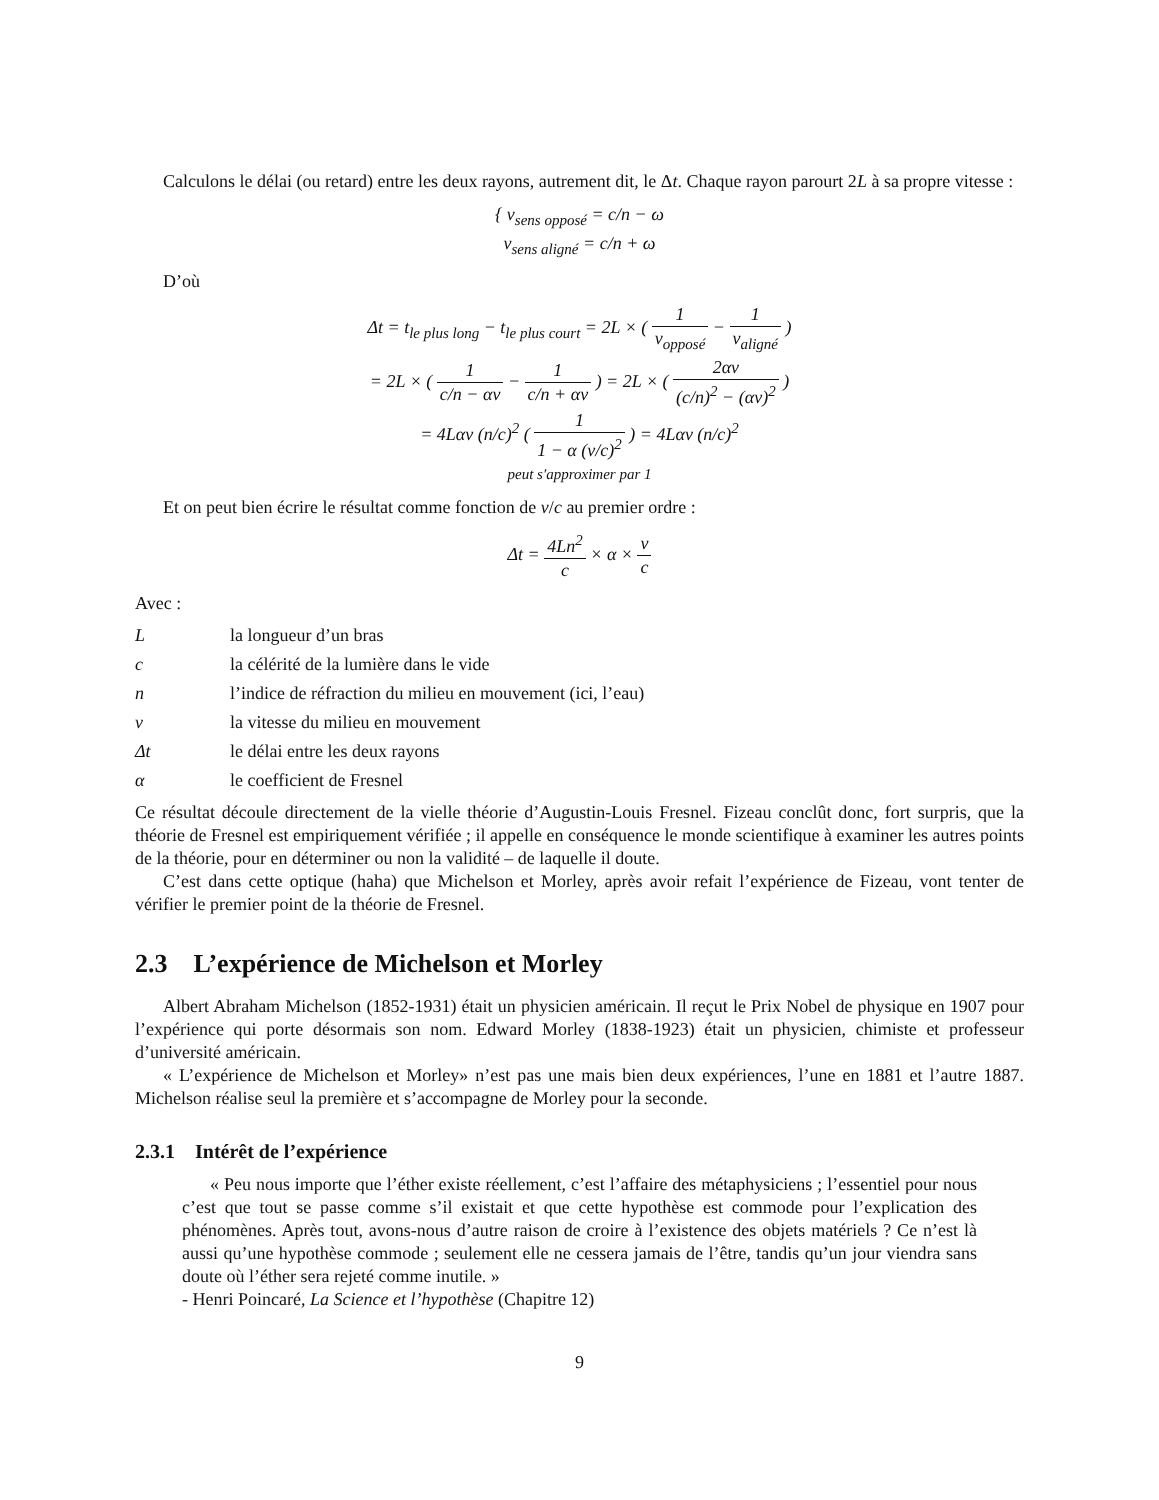Calculons le délai (ou retard) entre les deux rayons, autrement dit, le Δt. Chaque rayon parourt 2L à sa propre vitesse :
{ v<sub>sens opposé</sub> = c/n − ω
v<sub>sens aligné</sub> = c/n + ω
D’où
Δt = t<sub>le plus long</sub> − t<sub>le plus court</sub> = 2L × ( 1 v<sub>opposé</sub> − 1 v<sub>aligné</sub> )
= 2L × ( 1 c/n − αv − 1 c/n + αv ) = 2L × ( 2αv (c/n)<sup>2</sup> − (αv)<sup>2</sup> )
= 4Lαv (n/c)<sup>2</sup> ( 1 1 − α (v/c)<sup>2</sup> ) = 4Lαv (n/c)<sup>2</sup>
peut s′approximer par 1
Et on peut bien écrire le résultat comme fonction de v/c au premier ordre :
Δt = 4Ln<sup>2</sup> c × α × v c
Avec :
| L | la longueur d’un bras |
| c | la célérité de la lumière dans le vide |
| n | l’indice de réfraction du milieu en mouvement (ici, l’eau) |
| v | la vitesse du milieu en mouvement |
| Δt | le délai entre les deux rayons |
| α | le coefficient de Fresnel |
Ce résultat découle directement de la vielle théorie d’Augustin-Louis Fresnel. Fizeau conclût donc, fort surpris, que la théorie de Fresnel est empiriquement vérifiée ; il appelle en conséquence le monde scientifique à examiner les autres points de la théorie, pour en déterminer ou non la validité – de laquelle il doute.
C’est dans cette optique (haha) que Michelson et Morley, après avoir refait l’expérience de Fizeau, vont tenter de vérifier le premier point de la théorie de Fresnel.
2.3 L’expérience de Michelson et Morley
Albert Abraham Michelson (1852-1931) était un physicien américain. Il reçut le Prix Nobel de physique en 1907 pour l’expérience qui porte désormais son nom. Edward Morley (1838-1923) était un physicien, chimiste et professeur d’université américain.
« L’expérience de Michelson et Morley» n’est pas une mais bien deux expériences, l’une en 1881 et l’autre 1887. Michelson réalise seul la première et s’accompagne de Morley pour la seconde.
2.3.1 Intérêt de l’expérience
« Peu nous importe que l’éther existe réellement, c’est l’affaire des métaphysiciens ; l’essentiel pour nous c’est que tout se passe comme s’il existait et que cette hypothèse est commode pour l’explication des phénomènes. Après tout, avons-nous d’autre raison de croire à l’existence des objets matériels ? Ce n’est là aussi qu’une hypothèse commode ; seulement elle ne cessera jamais de l’être, tandis qu’un jour viendra sans doute où l’éther sera rejeté comme inutile. »
- Henri Poincaré, La Science et l’hypothèse (Chapitre 12)
9